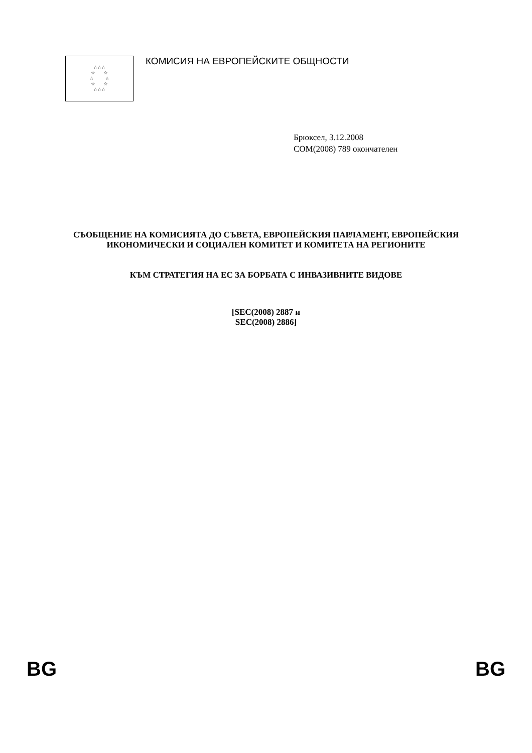☆☆☆
☆ ☆
☆ ☆
☆ ☆
☆☆☆
КОМИСИЯ НА ЕВРОПЕЙСКИТЕ ОБЩНОСТИ
Брюксел, 3.12.2008
COM(2008) 789 окончателен
СЪОБЩЕНИЕ НА КОМИСИЯТА ДО СЪВЕТА, ЕВРОПЕЙСКИЯ ПАРЛАМЕНТ, ЕВРОПЕЙСКИЯ ИКОНОМИЧЕСКИ И СОЦИАЛЕН КОМИТЕТ И КОМИТЕТА НА РЕГИОНИТЕ
КЪМ СТРАТЕГИЯ НА ЕС ЗА БОРБАТА С ИНВАЗИВНИТЕ ВИДОВЕ
[SEC(2008) 2887 и
SEC(2008) 2886]
BG BG